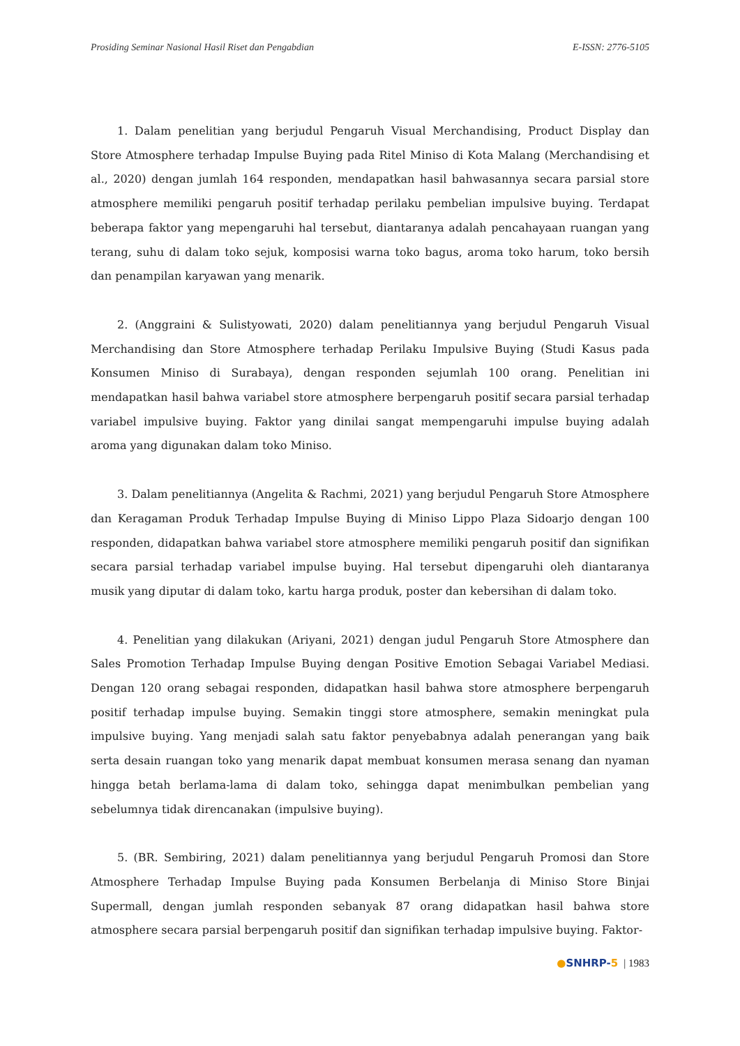Prosiding Seminar Nasional Hasil Riset dan Pengabdian E-ISSN: 2776-5105
1. Dalam penelitian yang berjudul Pengaruh Visual Merchandising, Product Display dan Store Atmosphere terhadap Impulse Buying pada Ritel Miniso di Kota Malang (Merchandising et al., 2020) dengan jumlah 164 responden, mendapatkan hasil bahwasannya secara parsial store atmosphere memiliki pengaruh positif terhadap perilaku pembelian impulsive buying. Terdapat beberapa faktor yang mepengaruhi hal tersebut, diantaranya adalah pencahayaan ruangan yang terang, suhu di dalam toko sejuk, komposisi warna toko bagus, aroma toko harum, toko bersih dan penampilan karyawan yang menarik.
2. (Anggraini & Sulistyowati, 2020) dalam penelitiannya yang berjudul Pengaruh Visual Merchandising dan Store Atmosphere terhadap Perilaku Impulsive Buying (Studi Kasus pada Konsumen Miniso di Surabaya), dengan responden sejumlah 100 orang. Penelitian ini mendapatkan hasil bahwa variabel store atmosphere berpengaruh positif secara parsial terhadap variabel impulsive buying. Faktor yang dinilai sangat mempengaruhi impulse buying adalah aroma yang digunakan dalam toko Miniso.
3. Dalam penelitiannya (Angelita & Rachmi, 2021) yang berjudul Pengaruh Store Atmosphere dan Keragaman Produk Terhadap Impulse Buying di Miniso Lippo Plaza Sidoarjo dengan 100 responden, didapatkan bahwa variabel store atmosphere memiliki pengaruh positif dan signifikan secara parsial terhadap variabel impulse buying. Hal tersebut dipengaruhi oleh diantaranya musik yang diputar di dalam toko, kartu harga produk, poster dan kebersihan di dalam toko.
4. Penelitian yang dilakukan (Ariyani, 2021) dengan judul Pengaruh Store Atmosphere dan Sales Promotion Terhadap Impulse Buying dengan Positive Emotion Sebagai Variabel Mediasi. Dengan 120 orang sebagai responden, didapatkan hasil bahwa store atmosphere berpengaruh positif terhadap impulse buying. Semakin tinggi store atmosphere, semakin meningkat pula impulsive buying. Yang menjadi salah satu faktor penyebabnya adalah penerangan yang baik serta desain ruangan toko yang menarik dapat membuat konsumen merasa senang dan nyaman hingga betah berlama-lama di dalam toko, sehingga dapat menimbulkan pembelian yang sebelumnya tidak direncanakan (impulsive buying).
5. (BR. Sembiring, 2021) dalam penelitiannya yang berjudul Pengaruh Promosi dan Store Atmosphere Terhadap Impulse Buying pada Konsumen Berbelanja di Miniso Store Binjai Supermall, dengan jumlah responden sebanyak 87 orang didapatkan hasil bahwa store atmosphere secara parsial berpengaruh positif dan signifikan terhadap impulsive buying. Faktor-
●SNHRP-5 | 1983